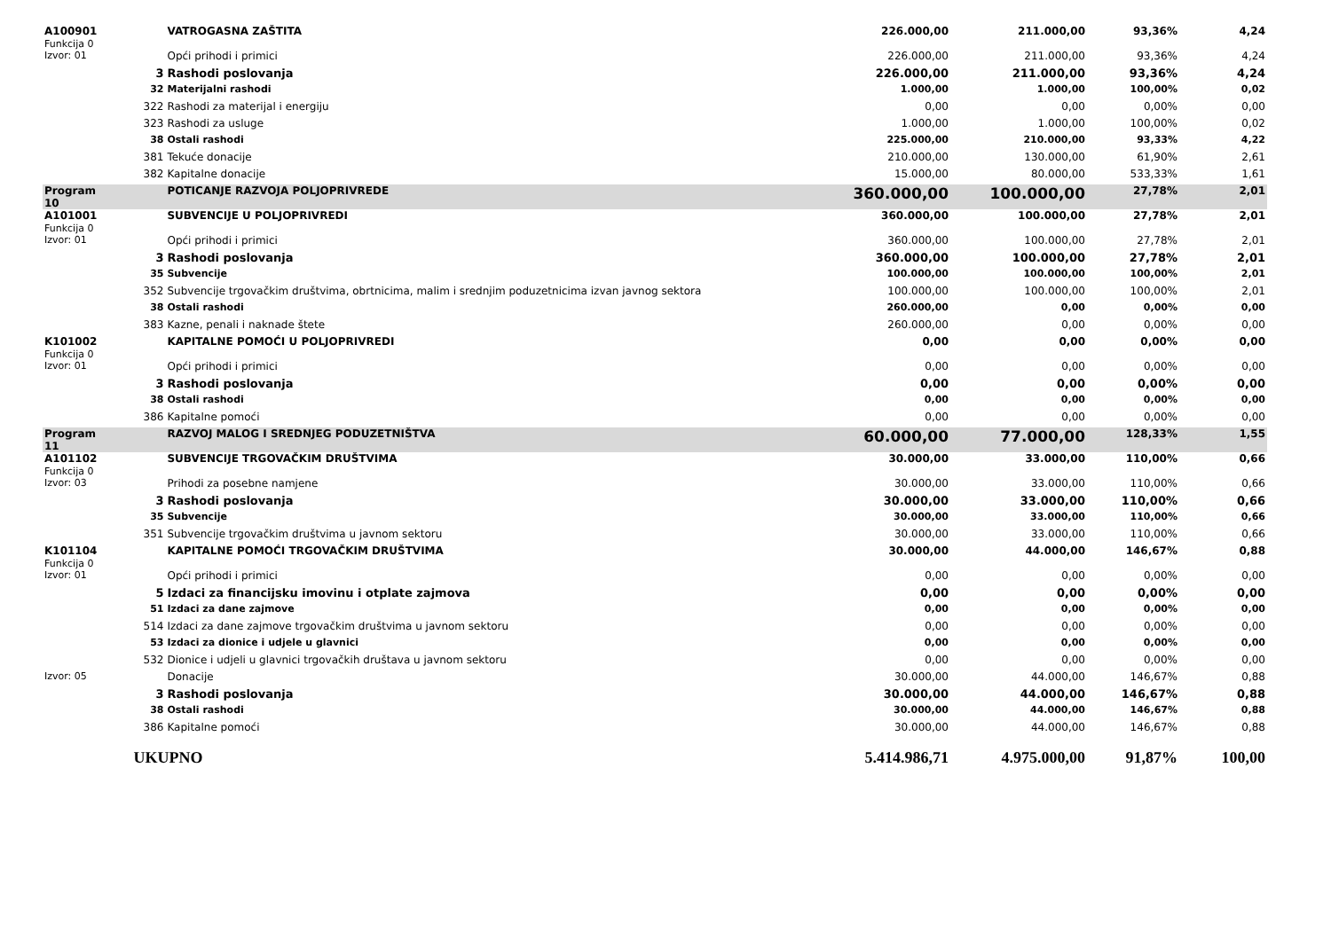| A100901 Funkcija 0 | | VATROGASNA ZAŠTITA | 226.000,00 | 211.000,00 | 93,36% | 4,24 |
| Izvor: 01 | | Opći prihodi i primici | 226.000,00 | 211.000,00 | 93,36% | 4,24 |
| | 3 | Rashodi poslovanja | 226.000,00 | 211.000,00 | 93,36% | 4,24 |
| | 32 | Materijalni rashodi | 1.000,00 | 1.000,00 | 100,00% | 0,02 |
| | 322 | Rashodi za materijal i energiju | 0,00 | 0,00 | 0,00% | 0,00 |
| | 323 | Rashodi za usluge | 1.000,00 | 1.000,00 | 100,00% | 0,02 |
| | 38 | Ostali rashodi | 225.000,00 | 210.000,00 | 93,33% | 4,22 |
| | 381 | Tekuće donacije | 210.000,00 | 130.000,00 | 61,90% | 2,61 |
| | 382 | Kapitalne donacije | 15.000,00 | 80.000,00 | 533,33% | 1,61 |
| Program 10 | | POTICANJE RAZVOJA POLJOPRIVREDE | 360.000,00 | 100.000,00 | 27,78% | 2,01 |
| A101001 Funkcija 0 | | SUBVENCIJE U POLJOPRIVREDI | 360.000,00 | 100.000,00 | 27,78% | 2,01 |
| Izvor: 01 | | Opći prihodi i primici | 360.000,00 | 100.000,00 | 27,78% | 2,01 |
| | 3 | Rashodi poslovanja | 360.000,00 | 100.000,00 | 27,78% | 2,01 |
| | 35 | Subvencije | 100.000,00 | 100.000,00 | 100,00% | 2,01 |
| | 352 | Subvencije trgovačkim društvima, obrtnicima, malim i srednjim poduzetnicima izvan javnog sektora | 100.000,00 | 100.000,00 | 100,00% | 2,01 |
| | 38 | Ostali rashodi | 260.000,00 | 0,00 | 0,00% | 0,00 |
| | 383 | Kazne, penali i naknade štete | 260.000,00 | 0,00 | 0,00% | 0,00 |
| K101002 Funkcija 0 | | KAPITALNE POMOĆI U POLJOPRIVREDI | 0,00 | 0,00 | 0,00% | 0,00 |
| Izvor: 01 | | Opći prihodi i primici | 0,00 | 0,00 | 0,00% | 0,00 |
| | 3 | Rashodi poslovanja | 0,00 | 0,00 | 0,00% | 0,00 |
| | 38 | Ostali rashodi | 0,00 | 0,00 | 0,00% | 0,00 |
| | 386 | Kapitalne pomoći | 0,00 | 0,00 | 0,00% | 0,00 |
| Program 11 | | RAZVOJ MALOG I SREDNJEG PODUZETNIŠTVA | 60.000,00 | 77.000,00 | 128,33% | 1,55 |
| A101102 Funkcija 0 | | SUBVENCIJE TRGOVAČKIM DRUŠTVIMA | 30.000,00 | 33.000,00 | 110,00% | 0,66 |
| Izvor: 03 | | Prihodi za posebne namjene | 30.000,00 | 33.000,00 | 110,00% | 0,66 |
| | 3 | Rashodi poslovanja | 30.000,00 | 33.000,00 | 110,00% | 0,66 |
| | 35 | Subvencije | 30.000,00 | 33.000,00 | 110,00% | 0,66 |
| | 351 | Subvencije trgovačkim društvima u javnom sektoru | 30.000,00 | 33.000,00 | 110,00% | 0,66 |
| K101104 Funkcija 0 | | KAPITALNE POMOĆI TRGOVAČKIM DRUŠTVIMA | 30.000,00 | 44.000,00 | 146,67% | 0,88 |
| Izvor: 01 | | Opći prihodi i primici | 0,00 | 0,00 | 0,00% | 0,00 |
| | 5 | Izdaci za financijsku imovinu i otplate zajmova | 0,00 | 0,00 | 0,00% | 0,00 |
| | 51 | Izdaci za dane zajmove | 0,00 | 0,00 | 0,00% | 0,00 |
| | 514 | Izdaci za dane zajmove trgovačkim društvima u javnom sektoru | 0,00 | 0,00 | 0,00% | 0,00 |
| | 53 | Izdaci za dionice i udjele u glavnici | 0,00 | 0,00 | 0,00% | 0,00 |
| | 532 | Dionice i udjeli u glavnici trgovačkih društava u javnom sektoru | 0,00 | 0,00 | 0,00% | 0,00 |
| Izvor: 05 | | Donacije | 30.000,00 | 44.000,00 | 146,67% | 0,88 |
| | 3 | Rashodi poslovanja | 30.000,00 | 44.000,00 | 146,67% | 0,88 |
| | 38 | Ostali rashodi | 30.000,00 | 44.000,00 | 146,67% | 0,88 |
| | 386 | Kapitalne pomoći | 30.000,00 | 44.000,00 | 146,67% | 0,88 |
| | UKUPNO | | 5.414.986,71 | 4.975.000,00 | 91,87% | 100,00 |